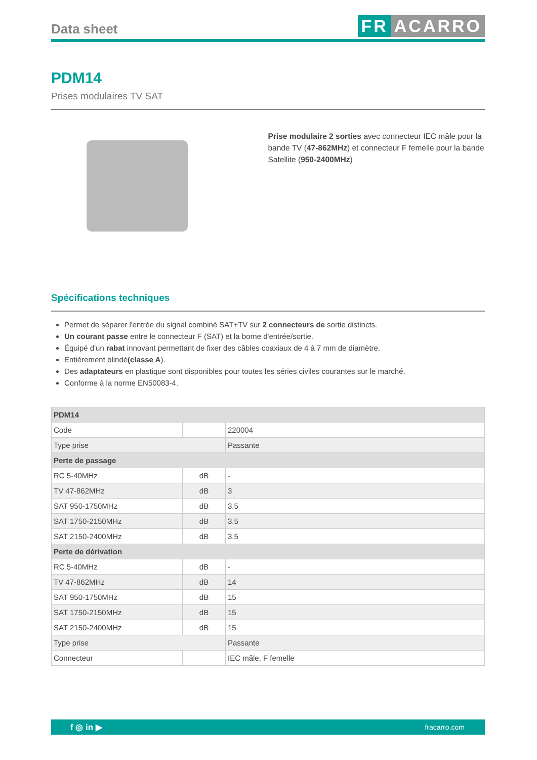Data sheet
FR ACARRO
PDM14
Prises modulaires TV SAT
Prise modulaire 2 sorties avec connecteur IEC mâle pour la bande TV (47-862MHz) et connecteur F femelle pour la bande Satellite (950-2400MHz)
Spécifications techniques
Permet de séparer l'entrée du signal combiné SAT+TV sur 2 connecteurs de sortie distincts.
Un courant passe entre le connecteur F (SAT) et la borne d'entrée/sortie.
Équipé d'un rabat innovant permettant de fixer des câbles coaxiaux de 4 à 7 mm de diamètre.
Entièrement blindé(classe A).
Des adaptateurs en plastique sont disponibles pour toutes les séries civiles courantes sur le marché.
Conforme à la norme EN50083-4.
| PDM14 | | |
| --- | --- | --- |
| Code | | 220004 |
| Type prise | | Passante |
| Perte de passage | | |
| RC 5-40MHz | dB | - |
| TV 47-862MHz | dB | 3 |
| SAT 950-1750MHz | dB | 3.5 |
| SAT 1750-2150MHz | dB | 3.5 |
| SAT 2150-2400MHz | dB | 3.5 |
| Perte de dérivation | | |
| RC 5-40MHz | dB | - |
| TV 47-862MHz | dB | 14 |
| SAT 950-1750MHz | dB | 15 |
| SAT 1750-2150MHz | dB | 15 |
| SAT 2150-2400MHz | dB | 15 |
| Type prise | | Passante |
| Connecteur | | IEC mâle, F femelle |
f ◎ in ▶ fracarro.com